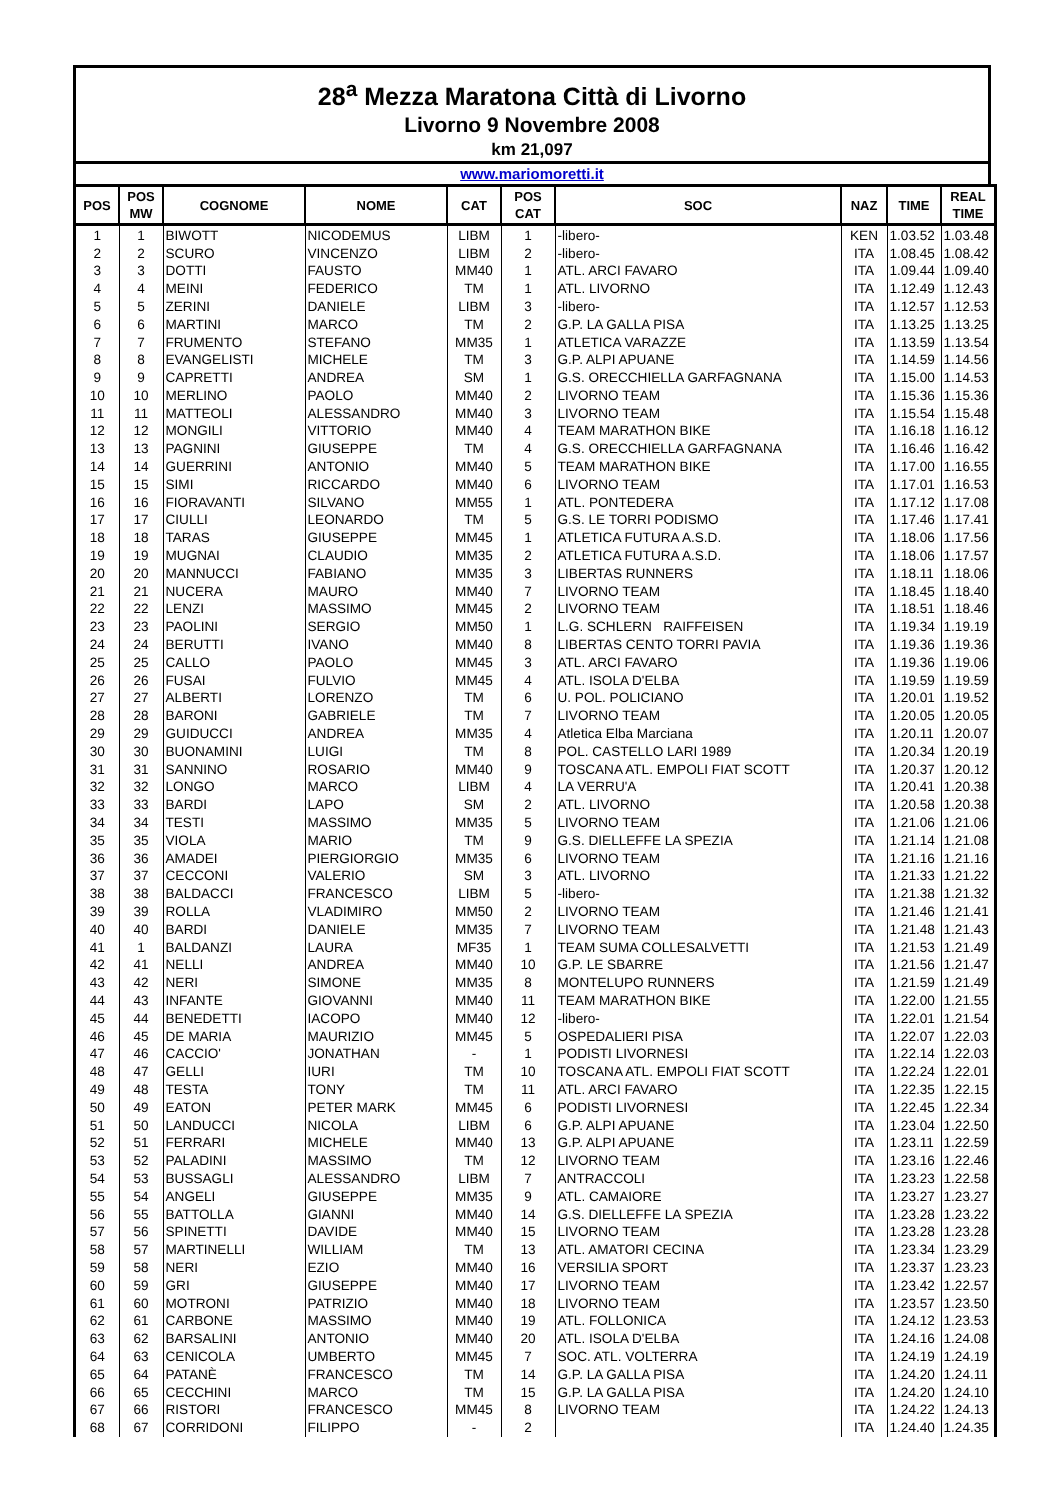28<sup>a</sup> Mezza Maratona Città di Livorno
Livorno 9 Novembre 2008
km 21,097
www.mariomoretti.it
| POS | POS MW | COGNOME | NOME | CAT | POS CAT | SOC | NAZ | TIME | REAL TIME |
| --- | --- | --- | --- | --- | --- | --- | --- | --- | --- |
| 1 | 1 | BIWOTT | NICODEMUS | LIBM | 1 | -libero- | KEN | 1.03.52 | 1.03.48 |
| 2 | 2 | SCURO | VINCENZO | LIBM | 2 | -libero- | ITA | 1.08.45 | 1.08.42 |
| 3 | 3 | DOTTI | FAUSTO | MM40 | 1 | ATL. ARCI FAVARO | ITA | 1.09.44 | 1.09.40 |
| 4 | 4 | MEINI | FEDERICO | TM | 1 | ATL. LIVORNO | ITA | 1.12.49 | 1.12.43 |
| 5 | 5 | ZERINI | DANIELE | LIBM | 3 | -libero- | ITA | 1.12.57 | 1.12.53 |
| 6 | 6 | MARTINI | MARCO | TM | 2 | G.P. LA GALLA PISA | ITA | 1.13.25 | 1.13.25 |
| 7 | 7 | FRUMENTO | STEFANO | MM35 | 1 | ATLETICA VARAZZE | ITA | 1.13.59 | 1.13.54 |
| 8 | 8 | EVANGELISTI | MICHELE | TM | 3 | G.P. ALPI APUANE | ITA | 1.14.59 | 1.14.56 |
| 9 | 9 | CAPRETTI | ANDREA | SM | 1 | G.S. ORECCHIELLA GARFAGNANA | ITA | 1.15.00 | 1.14.53 |
| 10 | 10 | MERLINO | PAOLO | MM40 | 2 | LIVORNO TEAM | ITA | 1.15.36 | 1.15.36 |
| 11 | 11 | MATTEOLI | ALESSANDRO | MM40 | 3 | LIVORNO TEAM | ITA | 1.15.54 | 1.15.48 |
| 12 | 12 | MONGILI | VITTORIO | MM40 | 4 | TEAM MARATHON BIKE | ITA | 1.16.18 | 1.16.12 |
| 13 | 13 | PAGNINI | GIUSEPPE | TM | 4 | G.S. ORECCHIELLA GARFAGNANA | ITA | 1.16.46 | 1.16.42 |
| 14 | 14 | GUERRINI | ANTONIO | MM40 | 5 | TEAM MARATHON BIKE | ITA | 1.17.00 | 1.16.55 |
| 15 | 15 | SIMI | RICCARDO | MM40 | 6 | LIVORNO TEAM | ITA | 1.17.01 | 1.16.53 |
| 16 | 16 | FIORAVANTI | SILVANO | MM55 | 1 | ATL. PONTEDERA | ITA | 1.17.12 | 1.17.08 |
| 17 | 17 | CIULLI | LEONARDO | TM | 5 | G.S. LE TORRI PODISMO | ITA | 1.17.46 | 1.17.41 |
| 18 | 18 | TARAS | GIUSEPPE | MM45 | 1 | ATLETICA FUTURA A.S.D. | ITA | 1.18.06 | 1.17.56 |
| 19 | 19 | MUGNAI | CLAUDIO | MM35 | 2 | ATLETICA FUTURA A.S.D. | ITA | 1.18.06 | 1.17.57 |
| 20 | 20 | MANNUCCI | FABIANO | MM35 | 3 | LIBERTAS RUNNERS | ITA | 1.18.11 | 1.18.06 |
| 21 | 21 | NUCERA | MAURO | MM40 | 7 | LIVORNO TEAM | ITA | 1.18.45 | 1.18.40 |
| 22 | 22 | LENZI | MASSIMO | MM45 | 2 | LIVORNO TEAM | ITA | 1.18.51 | 1.18.46 |
| 23 | 23 | PAOLINI | SERGIO | MM50 | 1 | L.G. SCHLERN RAIFFEISEN | ITA | 1.19.34 | 1.19.19 |
| 24 | 24 | BERUTTI | IVANO | MM40 | 8 | LIBERTAS CENTO TORRI PAVIA | ITA | 1.19.36 | 1.19.36 |
| 25 | 25 | CALLO | PAOLO | MM45 | 3 | ATL. ARCI FAVARO | ITA | 1.19.36 | 1.19.06 |
| 26 | 26 | FUSAI | FULVIO | MM45 | 4 | ATL. ISOLA D'ELBA | ITA | 1.19.59 | 1.19.59 |
| 27 | 27 | ALBERTI | LORENZO | TM | 6 | U. POL. POLICIANO | ITA | 1.20.01 | 1.19.52 |
| 28 | 28 | BARONI | GABRIELE | TM | 7 | LIVORNO TEAM | ITA | 1.20.05 | 1.20.05 |
| 29 | 29 | GUIDUCCI | ANDREA | MM35 | 4 | Atletica Elba Marciana | ITA | 1.20.11 | 1.20.07 |
| 30 | 30 | BUONAMINI | LUIGI | TM | 8 | POL. CASTELLO LARI 1989 | ITA | 1.20.34 | 1.20.19 |
| 31 | 31 | SANNINO | ROSARIO | MM40 | 9 | TOSCANA ATL. EMPOLI FIAT SCOTT | ITA | 1.20.37 | 1.20.12 |
| 32 | 32 | LONGO | MARCO | LIBM | 4 | LA VERRU'A | ITA | 1.20.41 | 1.20.38 |
| 33 | 33 | BARDI | LAPO | SM | 2 | ATL. LIVORNO | ITA | 1.20.58 | 1.20.38 |
| 34 | 34 | TESTI | MASSIMO | MM35 | 5 | LIVORNO TEAM | ITA | 1.21.06 | 1.21.06 |
| 35 | 35 | VIOLA | MARIO | TM | 9 | G.S. DIELLEFFE LA SPEZIA | ITA | 1.21.14 | 1.21.08 |
| 36 | 36 | AMADEI | PIERGIORGIO | MM35 | 6 | LIVORNO TEAM | ITA | 1.21.16 | 1.21.16 |
| 37 | 37 | CECCONI | VALERIO | SM | 3 | ATL. LIVORNO | ITA | 1.21.33 | 1.21.22 |
| 38 | 38 | BALDACCI | FRANCESCO | LIBM | 5 | -libero- | ITA | 1.21.38 | 1.21.32 |
| 39 | 39 | ROLLA | VLADIMIRO | MM50 | 2 | LIVORNO TEAM | ITA | 1.21.46 | 1.21.41 |
| 40 | 40 | BARDI | DANIELE | MM35 | 7 | LIVORNO TEAM | ITA | 1.21.48 | 1.21.43 |
| 41 | 1 | BALDANZI | LAURA | MF35 | 1 | TEAM SUMA COLLESALVETTI | ITA | 1.21.53 | 1.21.49 |
| 42 | 41 | NELLI | ANDREA | MM40 | 10 | G.P. LE SBARRE | ITA | 1.21.56 | 1.21.47 |
| 43 | 42 | NERI | SIMONE | MM35 | 8 | MONTELUPO RUNNERS | ITA | 1.21.59 | 1.21.49 |
| 44 | 43 | INFANTE | GIOVANNI | MM40 | 11 | TEAM MARATHON BIKE | ITA | 1.22.00 | 1.21.55 |
| 45 | 44 | BENEDETTI | IACOPO | MM40 | 12 | -libero- | ITA | 1.22.01 | 1.21.54 |
| 46 | 45 | DE MARIA | MAURIZIO | MM45 | 5 | OSPEDALIERI PISA | ITA | 1.22.07 | 1.22.03 |
| 47 | 46 | CACCIO' | JONATHAN | - | 1 | PODISTI LIVORNESI | ITA | 1.22.14 | 1.22.03 |
| 48 | 47 | GELLI | IURI | TM | 10 | TOSCANA ATL. EMPOLI FIAT SCOTT | ITA | 1.22.24 | 1.22.01 |
| 49 | 48 | TESTA | TONY | TM | 11 | ATL. ARCI FAVARO | ITA | 1.22.35 | 1.22.15 |
| 50 | 49 | EATON | PETER MARK | MM45 | 6 | PODISTI LIVORNESI | ITA | 1.22.45 | 1.22.34 |
| 51 | 50 | LANDUCCI | NICOLA | LIBM | 6 | G.P. ALPI APUANE | ITA | 1.23.04 | 1.22.50 |
| 52 | 51 | FERRARI | MICHELE | MM40 | 13 | G.P. ALPI APUANE | ITA | 1.23.11 | 1.22.59 |
| 53 | 52 | PALADINI | MASSIMO | TM | 12 | LIVORNO TEAM | ITA | 1.23.16 | 1.22.46 |
| 54 | 53 | BUSSAGLI | ALESSANDRO | LIBM | 7 | ANTRACCOLI | ITA | 1.23.23 | 1.22.58 |
| 55 | 54 | ANGELI | GIUSEPPE | MM35 | 9 | ATL. CAMAIORE | ITA | 1.23.27 | 1.23.27 |
| 56 | 55 | BATTOLLA | GIANNI | MM40 | 14 | G.S. DIELLEFFE LA SPEZIA | ITA | 1.23.28 | 1.23.22 |
| 57 | 56 | SPINETTI | DAVIDE | MM40 | 15 | LIVORNO TEAM | ITA | 1.23.28 | 1.23.28 |
| 58 | 57 | MARTINELLI | WILLIAM | TM | 13 | ATL. AMATORI CECINA | ITA | 1.23.34 | 1.23.29 |
| 59 | 58 | NERI | EZIO | MM40 | 16 | VERSILIA SPORT | ITA | 1.23.37 | 1.23.23 |
| 60 | 59 | GRI | GIUSEPPE | MM40 | 17 | LIVORNO TEAM | ITA | 1.23.42 | 1.22.57 |
| 61 | 60 | MOTRONI | PATRIZIO | MM40 | 18 | LIVORNO TEAM | ITA | 1.23.57 | 1.23.50 |
| 62 | 61 | CARBONE | MASSIMO | MM40 | 19 | ATL. FOLLONICA | ITA | 1.24.12 | 1.23.53 |
| 63 | 62 | BARSALINI | ANTONIO | MM40 | 20 | ATL. ISOLA D'ELBA | ITA | 1.24.16 | 1.24.08 |
| 64 | 63 | CENICOLA | UMBERTO | MM45 | 7 | SOC. ATL. VOLTERRA | ITA | 1.24.19 | 1.24.19 |
| 65 | 64 | PATANÈ | FRANCESCO | TM | 14 | G.P. LA GALLA PISA | ITA | 1.24.20 | 1.24.11 |
| 66 | 65 | CECCHINI | MARCO | TM | 15 | G.P. LA GALLA PISA | ITA | 1.24.20 | 1.24.10 |
| 67 | 66 | RISTORI | FRANCESCO | MM45 | 8 | LIVORNO TEAM | ITA | 1.24.22 | 1.24.13 |
| 68 | 67 | CORRIDONI | FILIPPO | - | 2 | | ITA | 1.24.40 | 1.24.35 |